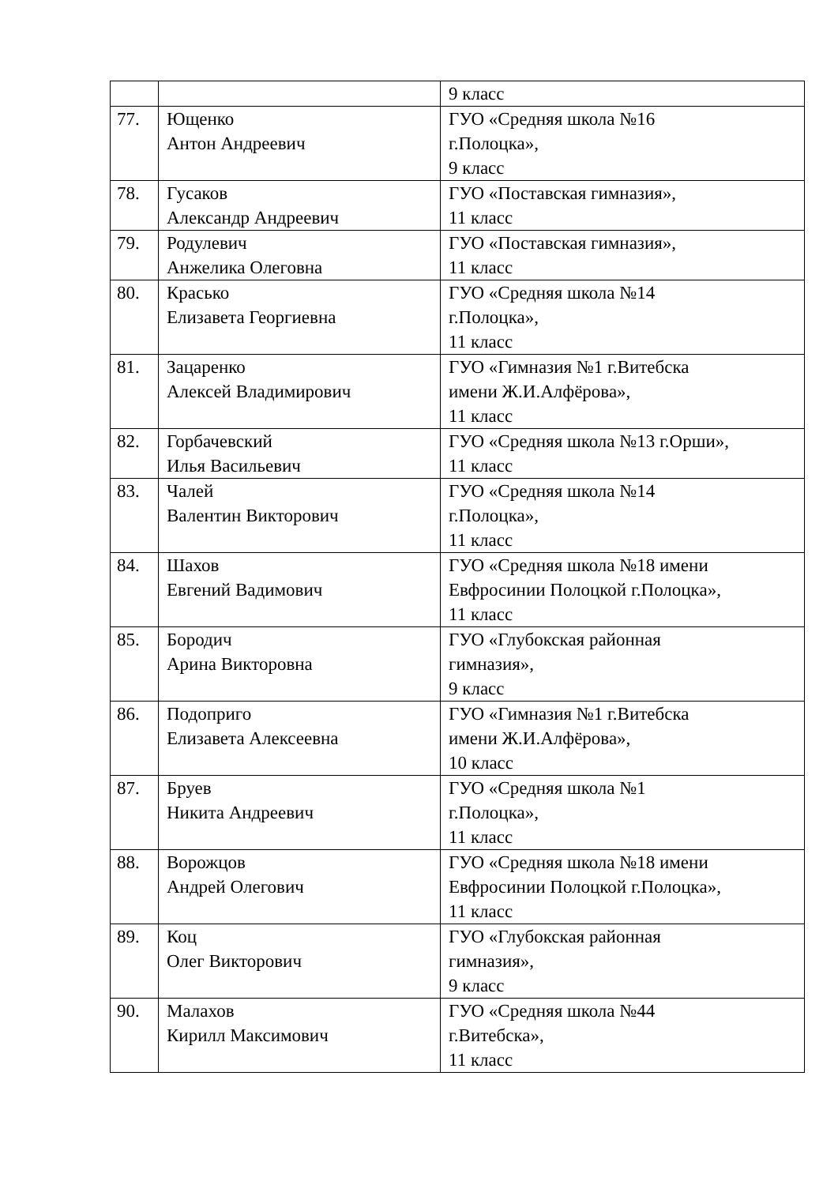| | | 9 класс |
| 77. | Ющенко Антон Андреевич | ГУО «Средняя школа №16 г.Полоцка», 9 класс |
| 78. | Гусаков Александр Андреевич | ГУО «Поставская гимназия», 11 класс |
| 79. | Родулевич Анжелика Олеговна | ГУО «Поставская гимназия», 11 класс |
| 80. | Красько Елизавета Георгиевна | ГУО «Средняя школа №14 г.Полоцка», 11 класс |
| 81. | Зацаренко Алексей Владимирович | ГУО «Гимназия №1 г.Витебска имени Ж.И.Алфёрова», 11 класс |
| 82. | Горбачевский Илья Васильевич | ГУО «Средняя школа №13 г.Орши», 11 класс |
| 83. | Чалей Валентин Викторович | ГУО «Средняя школа №14 г.Полоцка», 11 класс |
| 84. | Шахов Евгений Вадимович | ГУО «Средняя школа №18 имени Евфросинии Полоцкой г.Полоцка», 11 класс |
| 85. | Бородич Арина Викторовна | ГУО «Глубокская районная гимназия», 9 класс |
| 86. | Подоприго Елизавета Алексеевна | ГУО «Гимназия №1 г.Витебска имени Ж.И.Алфёрова», 10 класс |
| 87. | Бруев Никита Андреевич | ГУО «Средняя школа №1 г.Полоцка», 11 класс |
| 88. | Ворожцов Андрей Олегович | ГУО «Средняя школа №18 имени Евфросинии Полоцкой г.Полоцка», 11 класс |
| 89. | Коц Олег Викторович | ГУО «Глубокская районная гимназия», 9 класс |
| 90. | Малахов Кирилл Максимович | ГУО «Средняя школа №44 г.Витебска», 11 класс |